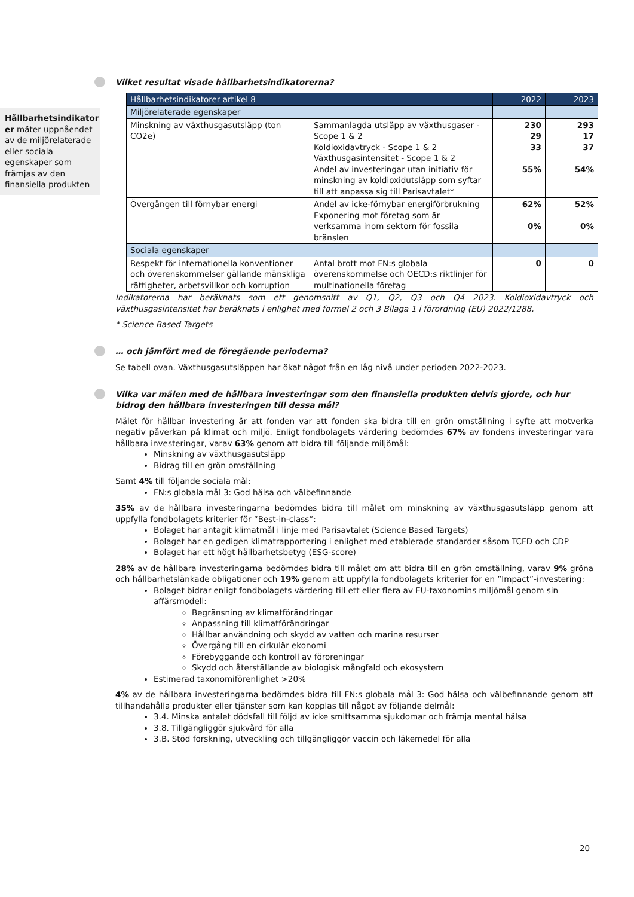Hållbarhetsindikator er mäter uppnåendet av de miljörelaterade eller sociala egenskaper som främjas av den finansiella produkten
Vilket resultat visade hållbarhetsindikatorerna?
| Hållbarhetsindikatorer artikel 8 | | 2022 | 2023 |
| --- | --- | --- | --- |
| Miljörelaterade egenskaper | | | |
| Minskning av växthusgasutsläpp (ton CO2e) | Sammanlagda utsläpp av växthusgaser - Scope 1 & 2 Koldioxidavtryck - Scope 1 & 2 Växthusgasintensitet - Scope 1 & 2 Andel av investeringar utan initiativ för minskning av koldioxidutsläpp som syftar till att anpassa sig till Parisavtalet* | 230 29 33 55% | 293 17 37 54% |
| Övergången till förnybar energi | Andel av icke-förnybar energiförbrukning Exponering mot företag som är verksamma inom sektorn för fossila bränslen | 62% 0% | 52% 0% |
| Sociala egenskaper | | | |
| Respekt för internationella konventioner och överenskommelser gällande mänskliga rättigheter, arbetsvillkor och korruption | Antal brott mot FN:s globala överenskommelse och OECD:s riktlinjer för multinationella företag | 0 | 0 |
Indikatorerna har beräknats som ett genomsnitt av Q1, Q2, Q3 och Q4 2023. Koldioxidavtryck och växthusgasintensitet har beräknats i enlighet med formel 2 och 3 Bilaga 1 i förordning (EU) 2022/1288.
* Science Based Targets
… och jämfört med de föregående perioderna?
Se tabell ovan. Växthusgasutsläppen har ökat något från en låg nivå under perioden 2022-2023.
Vilka var målen med de hållbara investeringar som den finansiella produkten delvis gjorde, och hur bidrog den hållbara investeringen till dessa mål?
Målet för hållbar investering är att fonden var att fonden ska bidra till en grön omställning i syfte att motverka negativ påverkan på klimat och miljö. Enligt fondbolagets värdering bedömdes 67% av fondens investeringar vara hållbara investeringar, varav 63% genom att bidra till följande miljömål:
Minskning av växthusgasutsläpp
Bidrag till en grön omställning
Samt 4% till följande sociala mål:
FN:s globala mål 3: God hälsa och välbefinnande
35% av de hållbara investeringarna bedömdes bidra till målet om minskning av växthusgasutsläpp genom att uppfylla fondbolagets kriterier för ”Best-in-class”:
Bolaget har antagit klimatmål i linje med Parisavtalet (Science Based Targets)
Bolaget har en gedigen klimatrapportering i enlighet med etablerade standarder såsom TCFD och CDP
Bolaget har ett högt hållbarhetsbetyg (ESG-score)
28% av de hållbara investeringarna bedömdes bidra till målet om att bidra till en grön omställning, varav 9% gröna och hållbarhetslänkade obligationer och 19% genom att uppfylla fondbolagets kriterier för en ”Impact”-investering:
Bolaget bidrar enligt fondbolagets värdering till ett eller flera av EU-taxonomins miljömål genom sin affärsmodell:
Begränsning av klimatförändringar
Anpassning till klimatförändringar
Hållbar användning och skydd av vatten och marina resurser
Övergång till en cirkulär ekonomi
Förebyggande och kontroll av föroreningar
Skydd och återställande av biologisk mångfald och ekosystem
Estimerad taxonomiförenlighet >20%
4% av de hållbara investeringarna bedömdes bidra till FN:s globala mål 3: God hälsa och välbefinnande genom att tillhandahålla produkter eller tjänster som kan kopplas till något av följande delmål:
3.4. Minska antalet dödsfall till följd av icke smittsamma sjukdomar och främja mental hälsa
3.8. Tillgängliggör sjukvård för alla
3.B. Stöd forskning, utveckling och tillgängliggör vaccin och läkemedel för alla
20